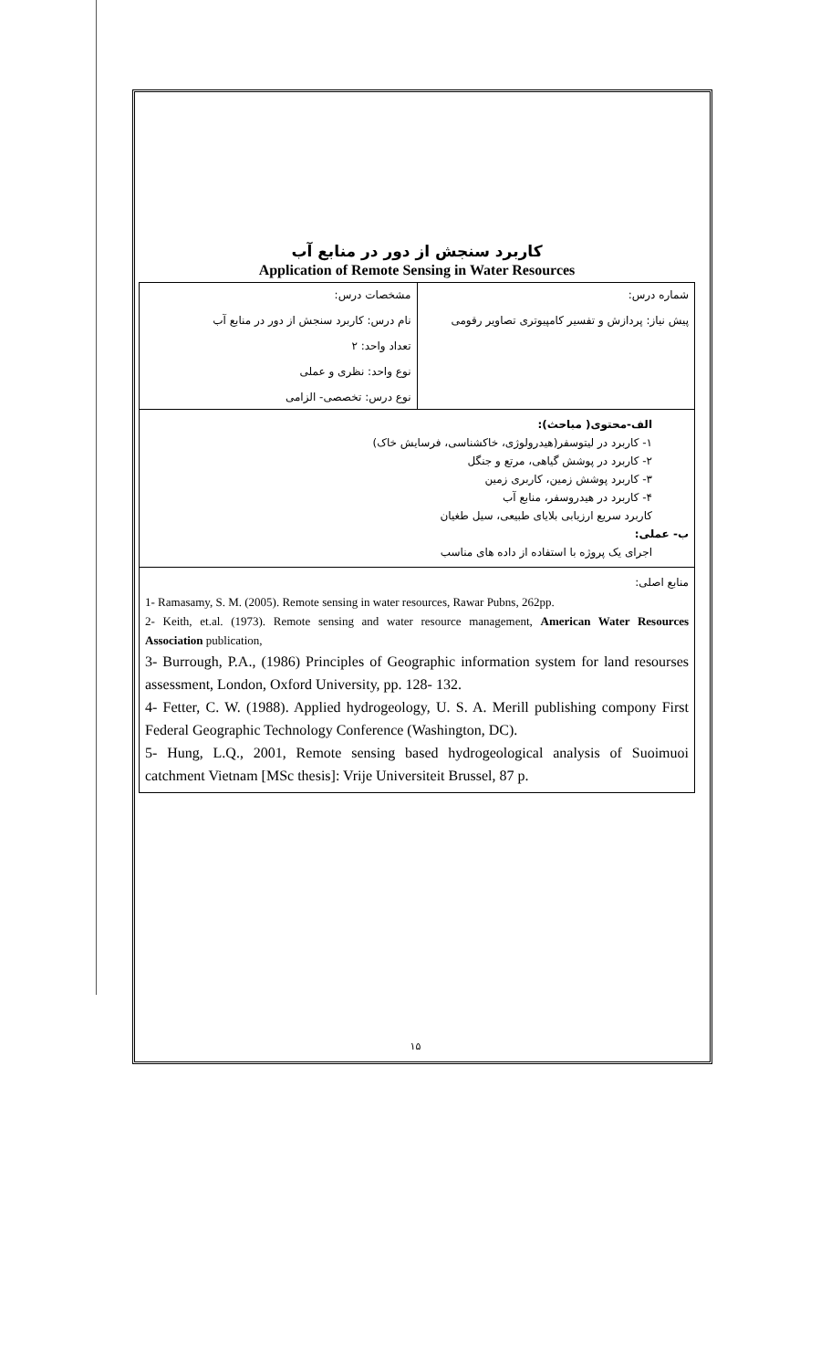کاربرد سنجش از دور در منابع آب
Application of Remote Sensing in Water Resources
| مشخصات درس: نام درس: کاربرد سنجش از دور در منابع آب تعداد واحد: ۲ نوع واحد: نظری و عملی نوع درس: تخصصی- الزامی | شماره درس: پیش نیاز: پردازش و تفسیر کامپیوتری تصاویر رقومی |
| الف-محتوی( مباحث): ۱- کاربرد در لیتوسفر(هیدرولوژی، خاکشناسی، فرسایش خاک) ۲- کاربرد در پوشش گیاهی، مرتع و جنگل ۳- کاربرد پوشش زمین، کاربری زمین ۴- کاربرد در هیدروسفر، منابع آب کاربرد سریع ارزیابی بلایای طبیعی، سیل طغیان ب- عملی: اجرای یک پروژه با استفاده از داده های مناسب | |
| منابع اصلی: 1- Ramasamy, S. M. (2005). Remote sensing in water resources, Rawar Pubns, 262pp. 2- Keith, et.al. (1973). Remote sensing and water resource management, American Water Resources Association publication, 3- Burrough, P.A., (1986) Principles of Geographic information system for land resourses assessment, London, Oxford University, pp. 128- 132. 4- Fetter, C. W. (1988). Applied hydrogeology, U. S. A. Merill publishing compony First Federal Geographic Technology Conference (Washington, DC). 5- Hung, L.Q., 2001, Remote sensing based hydrogeological analysis of Suoimuoi catchment Vietnam [MSc thesis]: Vrije Universiteit Brussel, 87 p. | |
۱۵